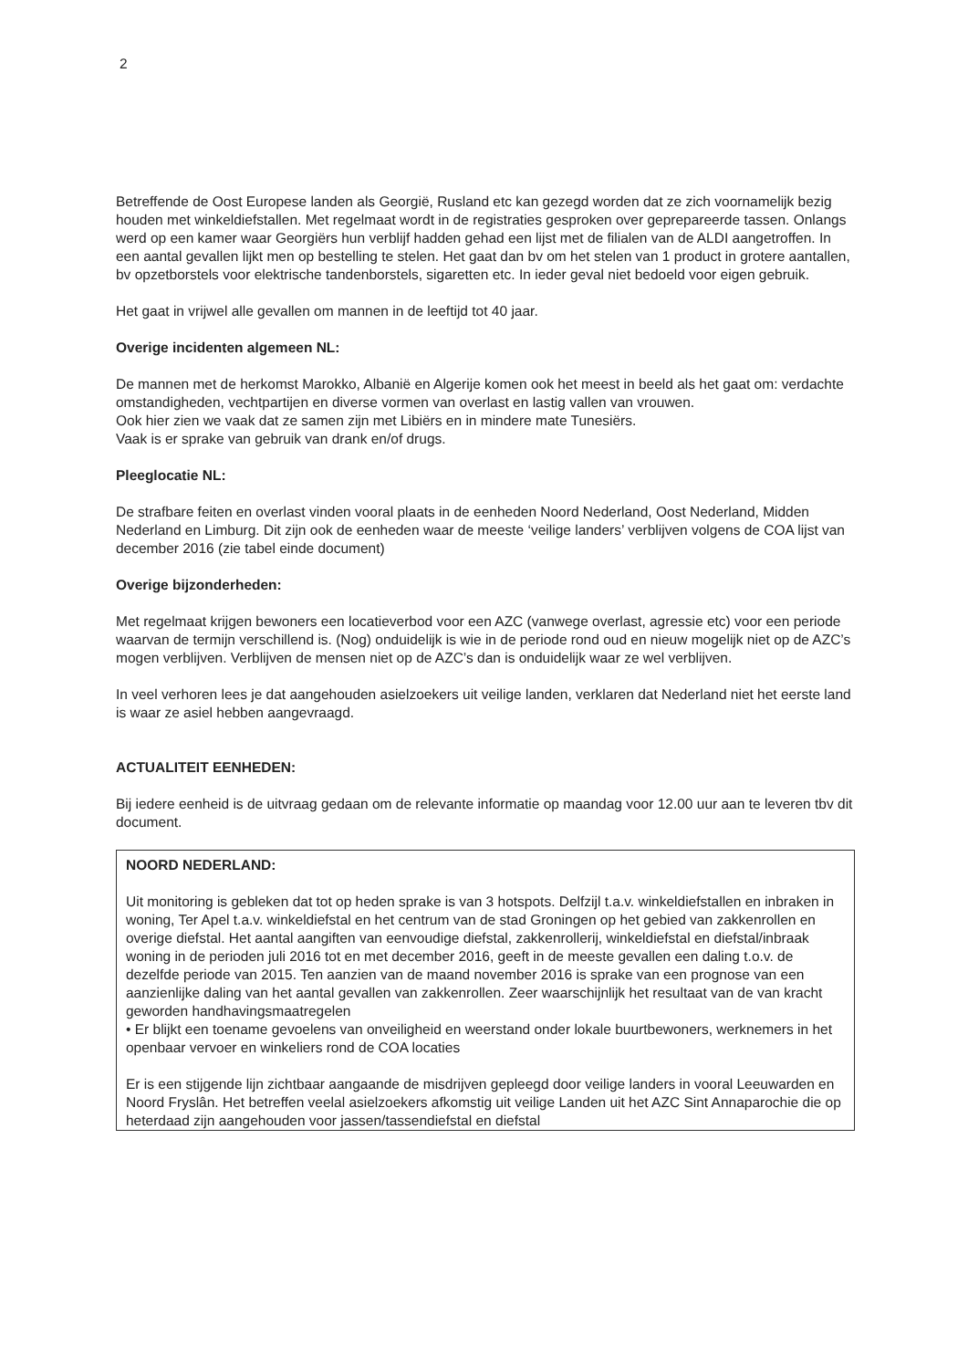2
Betreffende de Oost Europese landen als Georgië, Rusland etc kan gezegd worden dat ze zich voornamelijk bezig houden met winkeldiefstallen. Met regelmaat wordt in de registraties gesproken over geprepareerde tassen. Onlangs werd op een kamer waar Georgiërs hun verblijf hadden gehad een lijst met de filialen van de ALDI aangetroffen. In een aantal gevallen lijkt men op bestelling te stelen. Het gaat dan bv om het stelen van 1 product in grotere aantallen, bv opzetborstels voor elektrische tandenborstels, sigaretten etc. In ieder geval niet bedoeld voor eigen gebruik.
Het gaat in vrijwel alle gevallen om mannen in de leeftijd tot 40 jaar.
Overige incidenten algemeen NL:
De mannen met de herkomst Marokko, Albanië en Algerije komen ook het meest in beeld als het gaat om: verdachte omstandigheden, vechtpartijen en diverse vormen van overlast en lastig vallen van vrouwen.
Ook hier zien we vaak dat ze samen zijn met Libiërs en in mindere mate Tunesiërs.
Vaak is er sprake van gebruik van drank en/of drugs.
Pleeglocatie NL:
De strafbare feiten en overlast vinden vooral plaats in de eenheden Noord Nederland, Oost Nederland, Midden Nederland en Limburg. Dit zijn ook de eenheden waar de meeste ‘veilige landers’ verblijven volgens de COA lijst van december 2016 (zie tabel einde document)
Overige bijzonderheden:
Met regelmaat krijgen bewoners een locatieverbod voor een AZC (vanwege overlast, agressie etc) voor een periode waarvan de termijn verschillend is. (Nog) onduidelijk is wie in de periode rond oud en nieuw mogelijk niet op de AZC’s mogen verblijven. Verblijven de mensen niet op de AZC’s dan is onduidelijk waar ze wel verblijven.
In veel verhoren lees je dat aangehouden asielzoekers uit veilige landen, verklaren dat Nederland niet het eerste land is waar ze asiel hebben aangevraagd.
ACTUALITEIT EENHEDEN:
Bij iedere eenheid is de uitvraag gedaan om de relevante informatie op maandag voor 12.00 uur aan te leveren tbv dit document.
NOORD NEDERLAND:
Uit monitoring is gebleken dat tot op heden sprake is van 3 hotspots. Delfzijl t.a.v. winkeldiefstallen en inbraken in woning, Ter Apel t.a.v. winkeldiefstal en het centrum van de stad Groningen op het gebied van zakkenrollen en overige diefstal. Het aantal aangiften van eenvoudige diefstal, zakkenrollerij, winkeldiefstal en diefstal/inbraak woning in de perioden juli 2016 tot en met december 2016, geeft in de meeste gevallen een daling t.o.v. de dezelfde periode van 2015. Ten aanzien van de maand november 2016 is sprake van een prognose van een aanzienlijke daling van het aantal gevallen van zakkenrollen. Zeer waarschijnlijk het resultaat van de van kracht geworden handhavingsmaatregelen
• Er blijkt een toename gevoelens van onveiligheid en weerstand onder lokale buurtbewoners, werknemers in het openbaar vervoer en winkeliers rond de COA locaties
Er is een stijgende lijn zichtbaar aangaande de misdrijven gepleegd door veilige landers in vooral Leeuwarden en Noord Fryslân. Het betreffen veelal asielzoekers afkomstig uit veilige Landen uit het AZC Sint Annaparochie die op heterdaad zijn aangehouden voor jassen/tassendiefstal en diefstal